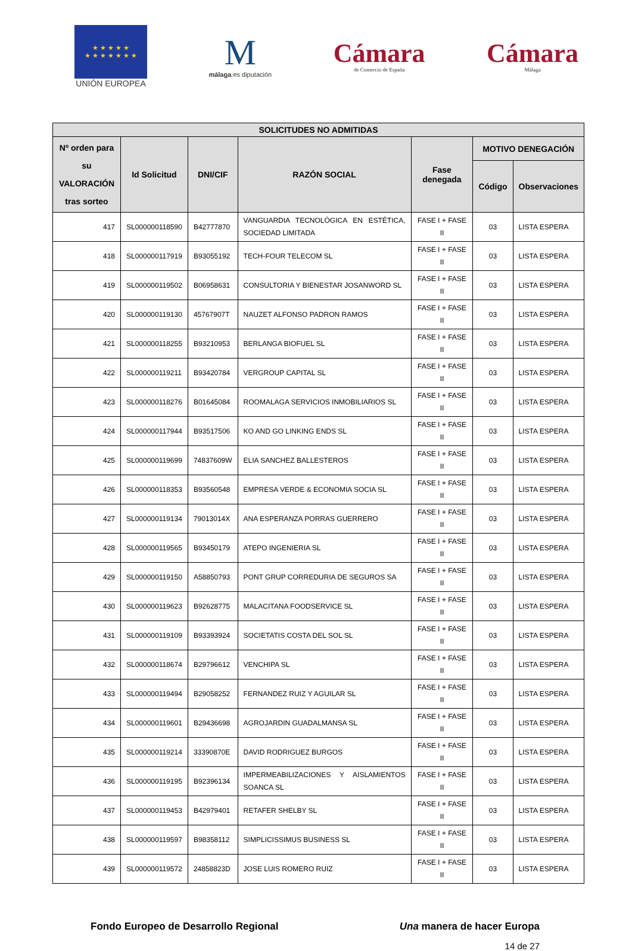★ ★ ★ ★ ★
★ ★ ★ ★ ★ ★ ★
UNIÓN EUROPEA
M
málaga.es diputación
Cámara
de Comercio de España
Cámara
Málaga
| SOLICITUDES NO ADMITIDAS | | | | | | |
| --- | --- | --- | --- | --- | --- | --- |
| Nº orden para su VALORACIÓN tras sorteo | Id Solicitud | DNI/CIF | RAZÓN SOCIAL | Fase denegada | MOTIVO DENEGACIÓN | |
| | | | | | Código | Observaciones |
| 417 | SL000000118590 | B42777870 | VANGUARDIA TECNOLÓGICA EN ESTÉTICA, SOCIEDAD LIMITADA | FASE I + FASE II | 03 | LISTA ESPERA |
| 418 | SL000000117919 | B93055192 | TECH-FOUR TELECOM SL | FASE I + FASE II | 03 | LISTA ESPERA |
| 419 | SL000000119502 | B06958631 | CONSULTORIA Y BIENESTAR JOSANWORD SL | FASE I + FASE II | 03 | LISTA ESPERA |
| 420 | SL000000119130 | 45767907T | NAUZET ALFONSO PADRON RAMOS | FASE I + FASE II | 03 | LISTA ESPERA |
| 421 | SL000000118255 | B93210953 | BERLANGA BIOFUEL SL | FASE I + FASE II | 03 | LISTA ESPERA |
| 422 | SL000000119211 | B93420784 | VERGROUP CAPITAL SL | FASE I + FASE II | 03 | LISTA ESPERA |
| 423 | SL000000118276 | B01645084 | ROOMALAGA SERVICIOS INMOBILIARIOS SL | FASE I + FASE II | 03 | LISTA ESPERA |
| 424 | SL000000117944 | B93517506 | KO AND GO LINKING ENDS SL | FASE I + FASE II | 03 | LISTA ESPERA |
| 425 | SL000000119699 | 74837609W | ELIA SANCHEZ BALLESTEROS | FASE I + FASE II | 03 | LISTA ESPERA |
| 426 | SL000000118353 | B93560548 | EMPRESA VERDE & ECONOMIA SOCIA SL | FASE I + FASE II | 03 | LISTA ESPERA |
| 427 | SL000000119134 | 79013014X | ANA ESPERANZA PORRAS GUERRERO | FASE I + FASE II | 03 | LISTA ESPERA |
| 428 | SL000000119565 | B93450179 | ATEPO INGENIERIA SL | FASE I + FASE II | 03 | LISTA ESPERA |
| 429 | SL000000119150 | A58850793 | PONT GRUP CORREDURIA DE SEGUROS SA | FASE I + FASE II | 03 | LISTA ESPERA |
| 430 | SL000000119623 | B92628775 | MALACITANA FOODSERVICE SL | FASE I + FASE II | 03 | LISTA ESPERA |
| 431 | SL000000119109 | B93393924 | SOCIETATIS COSTA DEL SOL SL | FASE I + FASE II | 03 | LISTA ESPERA |
| 432 | SL000000118674 | B29796612 | VENCHIPA SL | FASE I + FASE II | 03 | LISTA ESPERA |
| 433 | SL000000119494 | B29058252 | FERNANDEZ RUIZ Y AGUILAR SL | FASE I + FASE II | 03 | LISTA ESPERA |
| 434 | SL000000119601 | B29436698 | AGROJARDIN GUADALMANSA SL | FASE I + FASE II | 03 | LISTA ESPERA |
| 435 | SL000000119214 | 33390870E | DAVID RODRIGUEZ BURGOS | FASE I + FASE II | 03 | LISTA ESPERA |
| 436 | SL000000119195 | B92396134 | IMPERMEABILIZACIONES Y AISLAMIENTOS SOANCA SL | FASE I + FASE II | 03 | LISTA ESPERA |
| 437 | SL000000119453 | B42979401 | RETAFER SHELBY SL | FASE I + FASE II | 03 | LISTA ESPERA |
| 438 | SL000000119597 | B98358112 | SIMPLICISSIMUS BUSINESS SL | FASE I + FASE II | 03 | LISTA ESPERA |
| 439 | SL000000119572 | 24858823D | JOSE LUIS ROMERO RUIZ | FASE I + FASE II | 03 | LISTA ESPERA |
Fondo Europeo de Desarrollo Regional Una manera de hacer Europa
14 de 27